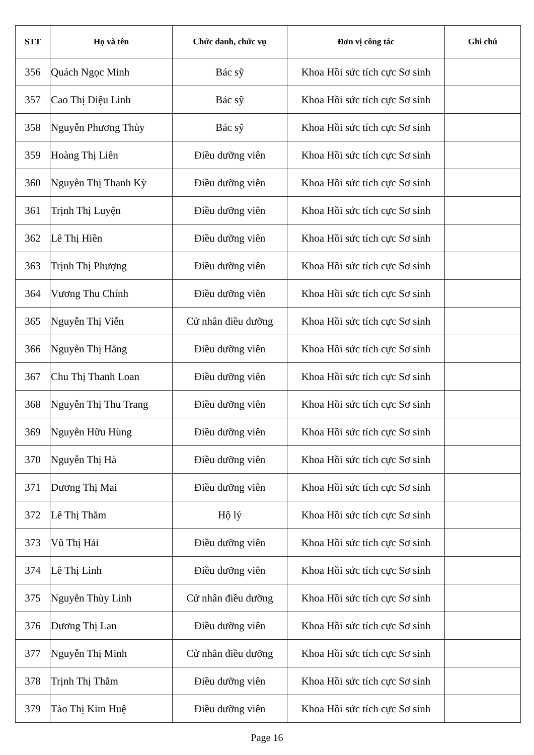| STT | Họ và tên | Chức danh, chức vụ | Đơn vị công tác | Ghi chú |
| --- | --- | --- | --- | --- |
| 356 | Quách Ngọc Minh | Bác sỹ | Khoa Hồi sức tích cực Sơ sinh | |
| 357 | Cao Thị Diệu Linh | Bác sỹ | Khoa Hồi sức tích cực Sơ sinh | |
| 358 | Nguyễn Phương Thủy | Bác sỹ | Khoa Hồi sức tích cực Sơ sinh | |
| 359 | Hoàng Thị Liên | Điều dưỡng viên | Khoa Hồi sức tích cực Sơ sinh | |
| 360 | Nguyễn Thị Thanh Kỳ | Điều dưỡng viên | Khoa Hồi sức tích cực Sơ sinh | |
| 361 | Trịnh Thị Luyện | Điều dưỡng viên | Khoa Hồi sức tích cực Sơ sinh | |
| 362 | Lê Thị Hiền | Điều dưỡng viên | Khoa Hồi sức tích cực Sơ sinh | |
| 363 | Trịnh Thị Phượng | Điều dưỡng viên | Khoa Hồi sức tích cực Sơ sinh | |
| 364 | Vương Thu Chính | Điều dưỡng viên | Khoa Hồi sức tích cực Sơ sinh | |
| 365 | Nguyễn Thị Viễn | Cử nhân điều dưỡng | Khoa Hồi sức tích cực Sơ sinh | |
| 366 | Nguyễn Thị Hằng | Điều dưỡng viên | Khoa Hồi sức tích cực Sơ sinh | |
| 367 | Chu Thị Thanh Loan | Điều dưỡng viên | Khoa Hồi sức tích cực Sơ sinh | |
| 368 | Nguyễn Thị Thu Trang | Điều dưỡng viên | Khoa Hồi sức tích cực Sơ sinh | |
| 369 | Nguyễn Hữu Hùng | Điều dưỡng viên | Khoa Hồi sức tích cực Sơ sinh | |
| 370 | Nguyễn Thị Hà | Điều dưỡng viên | Khoa Hồi sức tích cực Sơ sinh | |
| 371 | Dương Thị Mai | Điều dưỡng viên | Khoa Hồi sức tích cực Sơ sinh | |
| 372 | Lê Thị Thắm | Hộ lý | Khoa Hồi sức tích cực Sơ sinh | |
| 373 | Vũ Thị Hải | Điều dưỡng viên | Khoa Hồi sức tích cực Sơ sinh | |
| 374 | Lê Thị Linh | Điều dưỡng viên | Khoa Hồi sức tích cực Sơ sinh | |
| 375 | Nguyễn Thùy Linh | Cử nhân điều dưỡng | Khoa Hồi sức tích cực Sơ sinh | |
| 376 | Dương Thị Lan | Điều dưỡng viên | Khoa Hồi sức tích cực Sơ sinh | |
| 377 | Nguyễn Thị Minh | Cử nhân điều dưỡng | Khoa Hồi sức tích cực Sơ sinh | |
| 378 | Trịnh Thị Thắm | Điều dưỡng viên | Khoa Hồi sức tích cực Sơ sinh | |
| 379 | Tào Thị Kim Huệ | Điều dưỡng viên | Khoa Hồi sức tích cực Sơ sinh | |
Page 16